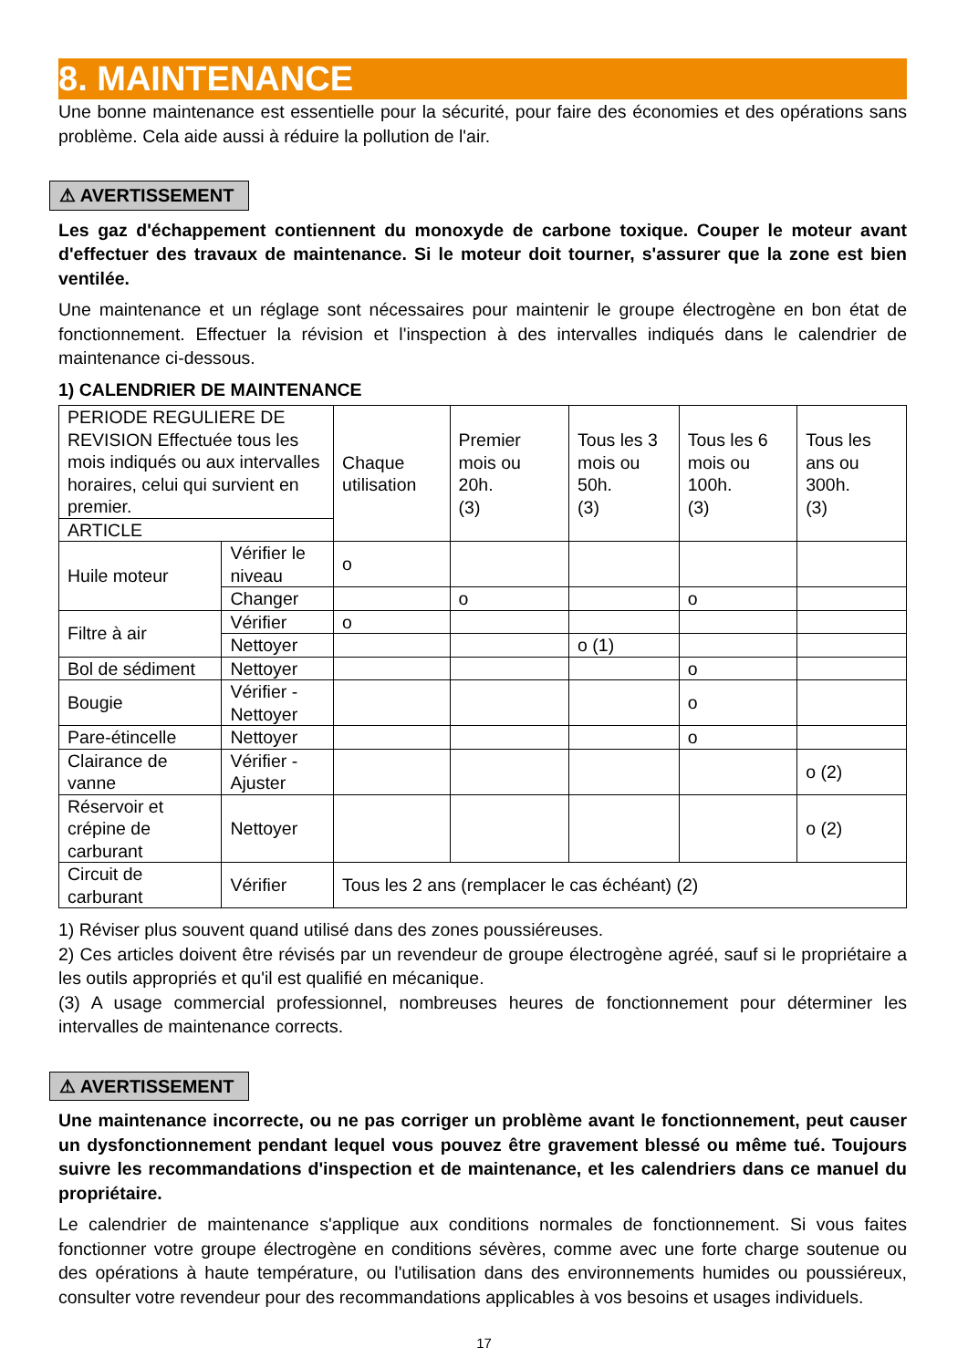8. MAINTENANCE
Une bonne maintenance est essentielle pour la sécurité, pour faire des économies et des opérations sans problème. Cela aide aussi à réduire la pollution de l'air.
⚠ AVERTISSEMENT
Les gaz d'échappement contiennent du monoxyde de carbone toxique. Couper le moteur avant d'effectuer des travaux de maintenance. Si le moteur doit tourner, s'assurer que la zone est bien ventilée.
Une maintenance et un réglage sont nécessaires pour maintenir le groupe électrogène en bon état de fonctionnement. Effectuer la révision et l'inspection à des intervalles indiqués dans le calendrier de maintenance ci-dessous.
1) CALENDRIER DE MAINTENANCE
| PERIODE REGULIERE DE REVISION Effectuée tous les mois indiqués ou aux intervalles horaires, celui qui survient en premier. | | Chaque utilisation | Premier mois ou 20h. (3) | Tous les 3 mois ou 50h. (3) | Tous les 6 mois ou 100h. (3) | Tous les ans ou 300h. (3) |
| ARTICLE | | | | | | |
| Huile moteur | Vérifier le niveau | o | | | | |
| | Changer | | o | | o | |
| Filtre à air | Vérifier | o | | | | |
| | Nettoyer | | | o (1) | | |
| Bol de sédiment | Nettoyer | | | | o | |
| Bougie | Vérifier - Nettoyer | | | | o | |
| Pare-étincelle | Nettoyer | | | | o | |
| Clairance de vanne | Vérifier - Ajuster | | | | | o (2) |
| Réservoir et crépine de carburant | Nettoyer | | | | | o (2) |
| Circuit de carburant | Vérifier | Tous les 2 ans (remplacer le cas échéant) (2) | | | | |
1) Réviser plus souvent quand utilisé dans des zones poussiéreuses.
2) Ces articles doivent être révisés par un revendeur de groupe électrogène agréé, sauf si le propriétaire a les outils appropriés et qu'il est qualifié en mécanique.
(3) A usage commercial professionnel, nombreuses heures de fonctionnement pour déterminer les intervalles de maintenance corrects.
⚠ AVERTISSEMENT
Une maintenance incorrecte, ou ne pas corriger un problème avant le fonctionnement, peut causer un dysfonctionnement pendant lequel vous pouvez être gravement blessé ou même tué. Toujours suivre les recommandations d'inspection et de maintenance, et les calendriers dans ce manuel du propriétaire.
Le calendrier de maintenance s'applique aux conditions normales de fonctionnement. Si vous faites fonctionner votre groupe électrogène en conditions sévères, comme avec une forte charge soutenue ou des opérations à haute température, ou l'utilisation dans des environnements humides ou poussiéreux, consulter votre revendeur pour des recommandations applicables à vos besoins et usages individuels.
17